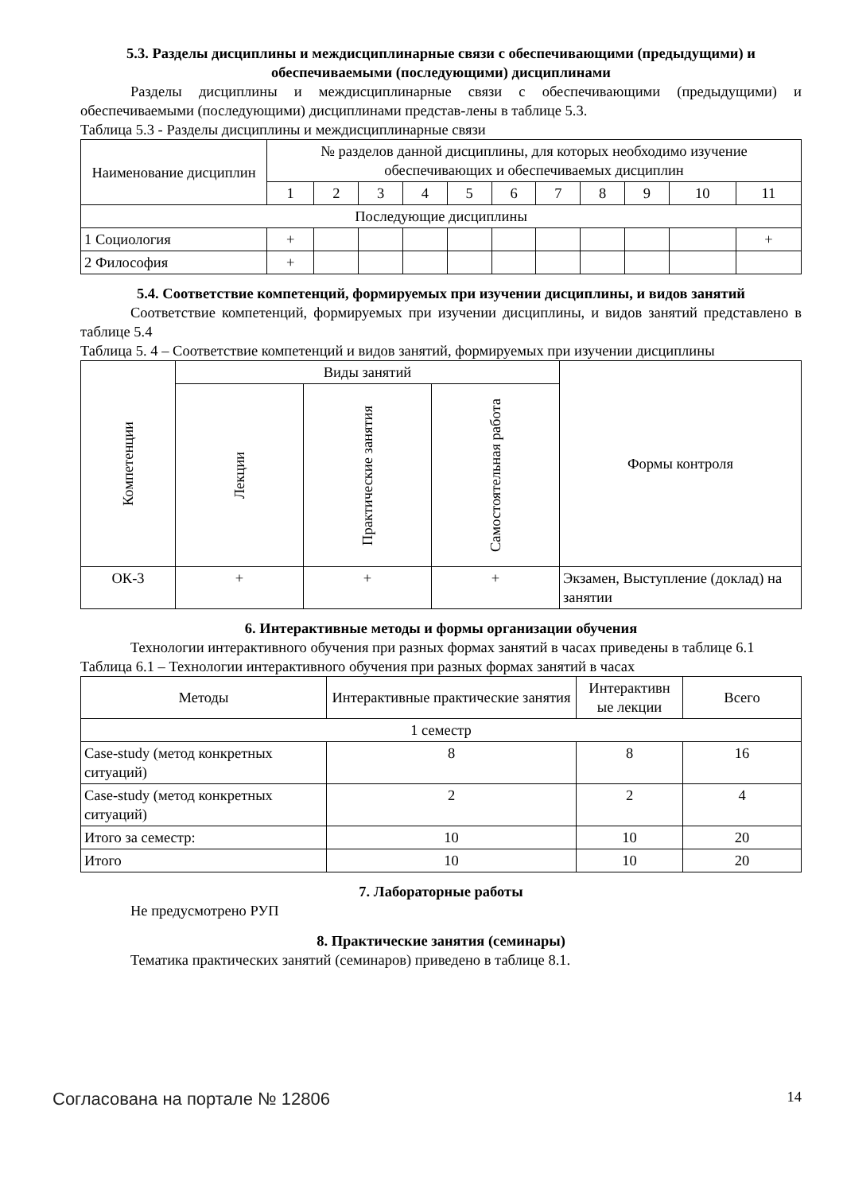5.3. Разделы дисциплины и междисциплинарные связи с обеспечивающими (предыдущими) и обеспечиваемыми (последующими) дисциплинами
Разделы дисциплины и междисциплинарные связи с обеспечивающими (предыдущими) и обеспечиваемыми (последующими) дисциплинами представ-лены в таблице 5.3.
Таблица 5.3 - Разделы дисциплины и междисциплинарные связи
| Наименование дисциплин | № разделов данной дисциплины, для которых необходимо изучение обеспечивающих и обеспечиваемых дисциплин | | | | | | | | | | |
| --- | --- | --- | --- | --- | --- | --- | --- | --- | --- | --- | --- |
| | 1 | 2 | 3 | 4 | 5 | 6 | 7 | 8 | 9 | 10 | 11 |
| Последующие дисциплины | | | | | | | | | | | |
| 1 Социология | + | | | | | | | | | | + |
| 2 Философия | + | | | | | | | | | | |
5.4. Соответствие компетенций, формируемых при изучении дисциплины, и видов занятий
Соответствие компетенций, формируемых при изучении дисциплины, и видов занятий представлено в таблице 5.4
Таблица 5. 4 – Соответствие компетенций и видов занятий, формируемых при изучении дисциплины
| Компетенции | Виды занятий | | | Формы контроля |
| --- | --- | --- | --- | --- |
| | Лекции | Практические занятия | Самостоятельная работа | |
| ОК-3 | + | + | + | Экзамен, Выступление (доклад) на занятии |
6. Интерактивные методы и формы организации обучения
Технологии интерактивного обучения при разных формах занятий в часах приведены в таблице 6.1
Таблица 6.1 – Технологии интерактивного обучения при разных формах занятий в часах
| Методы | Интерактивные практические занятия | Интерактивн ые лекции | Всего |
| --- | --- | --- | --- |
| 1 семестр | | | |
| Case-study (метод конкретных ситуаций) | 8 | 8 | 16 |
| Case-study (метод конкретных ситуаций) | 2 | 2 | 4 |
| Итого за семестр: | 10 | 10 | 20 |
| Итого | 10 | 10 | 20 |
7. Лабораторные работы
Не предусмотрено РУП
8. Практические занятия (семинары)
Тематика практических занятий (семинаров) приведено в таблице 8.1.
Согласована на портале № 12806 14